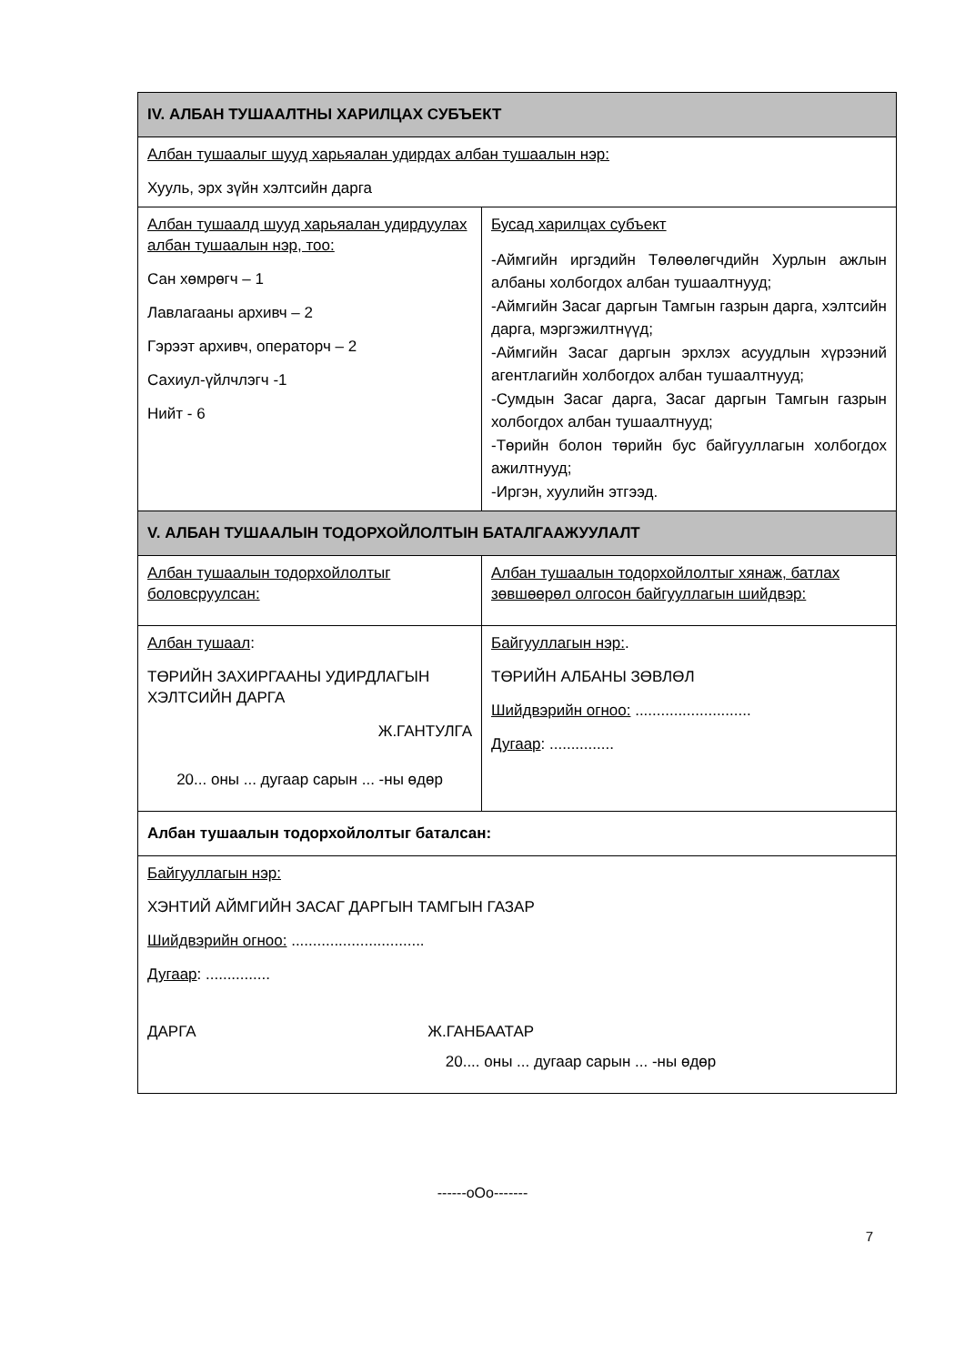| IV. АЛБАН ТУШААЛТНЫ ХАРИЛЦАХ СУБЪЕКТ | |
| --- | --- |
| Албан тушаалыг шууд харьяалан удирдах албан тушаалын нэр: Хууль, эрх зүйн хэлтсийн дарга | |
| Албан тушаалд шууд харьяалан удирдуулах албан тушаалын нэр, тоо: Сан хөмрөгч – 1 Лавлагааны архивч – 2 Гэрээт архивч, операторч – 2 Сахиул-үйлчлэгч -1 Нийт - 6 | Бусад харилцах субъект -Аймгийн иргэдийн Төлөөлөгчдийн Хурлын ажлын албаны холбогдох албан тушаалтнууд; -Аймгийн Засаг даргын Тамгын газрын дарга, хэлтсийн дарга, мэргэжилтнүүд; -Аймгийн Засаг даргын эрхлэх асуудлын хүрээний агентлагийн холбогдох албан тушаалтнууд; -Сумдын Засаг дарга, Засаг даргын Тамгын газрын холбогдох албан тушаалтнууд; -Төрийн болон төрийн бус байгууллагын холбогдох ажилтнууд; -Иргэн, хуулийн этгээд. |
| V. АЛБАН ТУШААЛЫН ТОДОРХОЙЛОЛТЫН БАТАЛГААЖУУЛАЛТ | |
| Албан тушаалын тодорхойлолтыг боловсруулсан: | Албан тушаалын тодорхойлолтыг хянаж, батлах зөвшөөрөл олгосон байгууллагын шийдвэр: |
| Албан тушаал : ТӨРИЙН ЗАХИРГААНЫ УДИРДЛАГЫН ХЭЛТСИЙН ДАРГА Ж.ГАНТУЛГА 20... оны ... дугаар сарын ... -ны өдөр | Байгууллагын нэр: . ТӨРИЙН АЛБАНЫ ЗӨВЛӨЛ Шийдвэрийн огноо: ........................... Дугаар : ............... |
| Албан тушаалын тодорхойлолтыг баталсан: | |
| Байгууллагын нэр: ХЭНТИЙ АЙМГИЙН ЗАСАГ ДАРГЫН ТАМГЫН ГАЗАР Шийдвэрийн огноо: ............................... Дугаар : ............... ДАРГА Ж.ГАНБААТАР 20.... оны ... дугаар сарын ... -ны өдөр | |
------oOo-------
7